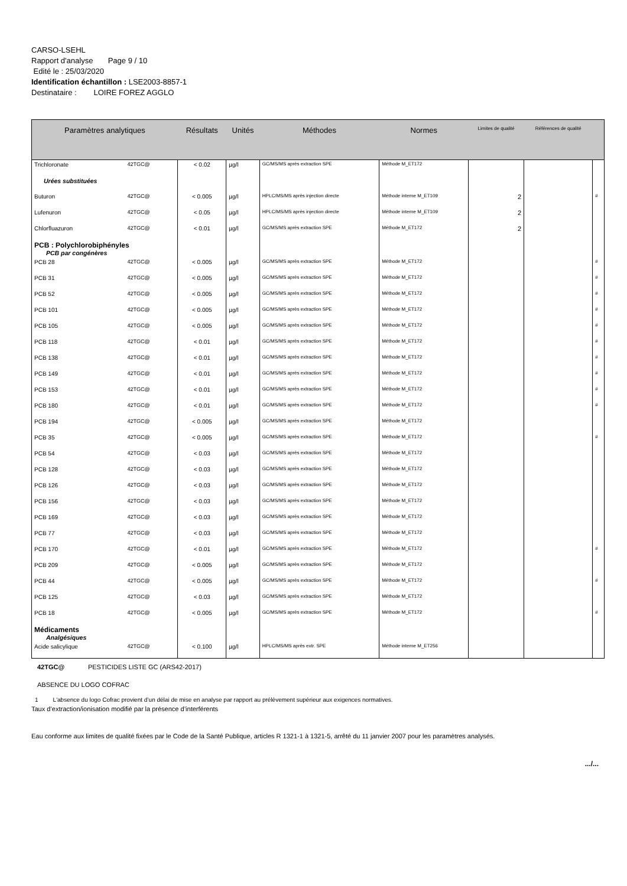CARSO-LSEHL
Rapport d'analyse Page 9 / 10
Edité le : 25/03/2020
Identification échantillon : LSE2003-8857-1
Destinataire : LOIRE FOREZ AGGLO
| Paramètres analytiques | | Résultats | Unités | Méthodes | Normes | Limites de qualité | Références de qualité | |
| --- | --- | --- | --- | --- | --- | --- | --- | --- |
| Trichloronate | 42TGC@ | < 0.02 | µg/l | GC/MS/MS après extraction SPE | Méthode M_ET172 | | | |
| Urées substituées | | | | | | | | |
| Buturon | 42TGC@ | < 0.005 | µg/l | HPLC/MS/MS après injection directe | Méthode interne M_ET109 | 2 | | # |
| Lufenuron | 42TGC@ | < 0.05 | µg/l | HPLC/MS/MS après injection directe | Méthode interne M_ET109 | 2 | | |
| Chlorfluazuron | 42TGC@ | < 0.01 | µg/l | GC/MS/MS après extraction SPE | Méthode M_ET172 | 2 | | |
| PCB : Polychlorobiphényles PCB par congénères | | | | | | | | |
| PCB 28 | 42TGC@ | < 0.005 | µg/l | GC/MS/MS après extraction SPE | Méthode M_ET172 | | | # |
| PCB 31 | 42TGC@ | < 0.005 | µg/l | GC/MS/MS après extraction SPE | Méthode M_ET172 | | | # |
| PCB 52 | 42TGC@ | < 0.005 | µg/l | GC/MS/MS après extraction SPE | Méthode M_ET172 | | | # |
| PCB 101 | 42TGC@ | < 0.005 | µg/l | GC/MS/MS après extraction SPE | Méthode M_ET172 | | | # |
| PCB 105 | 42TGC@ | < 0.005 | µg/l | GC/MS/MS après extraction SPE | Méthode M_ET172 | | | # |
| PCB 118 | 42TGC@ | < 0.01 | µg/l | GC/MS/MS après extraction SPE | Méthode M_ET172 | | | # |
| PCB 138 | 42TGC@ | < 0.01 | µg/l | GC/MS/MS après extraction SPE | Méthode M_ET172 | | | # |
| PCB 149 | 42TGC@ | < 0.01 | µg/l | GC/MS/MS après extraction SPE | Méthode M_ET172 | | | # |
| PCB 153 | 42TGC@ | < 0.01 | µg/l | GC/MS/MS après extraction SPE | Méthode M_ET172 | | | # |
| PCB 180 | 42TGC@ | < 0.01 | µg/l | GC/MS/MS après extraction SPE | Méthode M_ET172 | | | # |
| PCB 194 | 42TGC@ | < 0.005 | µg/l | GC/MS/MS après extraction SPE | Méthode M_ET172 | | | |
| PCB 35 | 42TGC@ | < 0.005 | µg/l | GC/MS/MS après extraction SPE | Méthode M_ET172 | | | # |
| PCB 54 | 42TGC@ | < 0.03 | µg/l | GC/MS/MS après extraction SPE | Méthode M_ET172 | | | |
| PCB 128 | 42TGC@ | < 0.03 | µg/l | GC/MS/MS après extraction SPE | Méthode M_ET172 | | | |
| PCB 126 | 42TGC@ | < 0.03 | µg/l | GC/MS/MS après extraction SPE | Méthode M_ET172 | | | |
| PCB 156 | 42TGC@ | < 0.03 | µg/l | GC/MS/MS après extraction SPE | Méthode M_ET172 | | | |
| PCB 169 | 42TGC@ | < 0.03 | µg/l | GC/MS/MS après extraction SPE | Méthode M_ET172 | | | |
| PCB 77 | 42TGC@ | < 0.03 | µg/l | GC/MS/MS après extraction SPE | Méthode M_ET172 | | | |
| PCB 170 | 42TGC@ | < 0.01 | µg/l | GC/MS/MS après extraction SPE | Méthode M_ET172 | | | # |
| PCB 209 | 42TGC@ | < 0.005 | µg/l | GC/MS/MS après extraction SPE | Méthode M_ET172 | | | |
| PCB 44 | 42TGC@ | < 0.005 | µg/l | GC/MS/MS après extraction SPE | Méthode M_ET172 | | | # |
| PCB 125 | 42TGC@ | < 0.03 | µg/l | GC/MS/MS après extraction SPE | Méthode M_ET172 | | | |
| PCB 18 | 42TGC@ | < 0.005 | µg/l | GC/MS/MS après extraction SPE | Méthode M_ET172 | | | # |
| Médicaments Analgésiques | | | | | | | | |
| Acide salicylique | 42TGC@ | < 0.100 | µg/l | HPLC/MS/MS après extr. SPE | Méthode interne M_ET256 | | | |
42TGC@ PESTICIDES LISTE GC (ARS42-2017)
ABSENCE DU LOGO COFRAC
1 L'absence du logo Cofrac provient d’un délai de mise en analyse par rapport au prélèvement supérieur aux exigences normatives.
Taux d’extraction/ionisation modifié par la présence d’interférents
Eau conforme aux limites de qualité fixées par le Code de la Santé Publique, articles R 1321-1 à 1321-5, arrêté du 11 janvier 2007 pour les paramètres analysés.
.../...